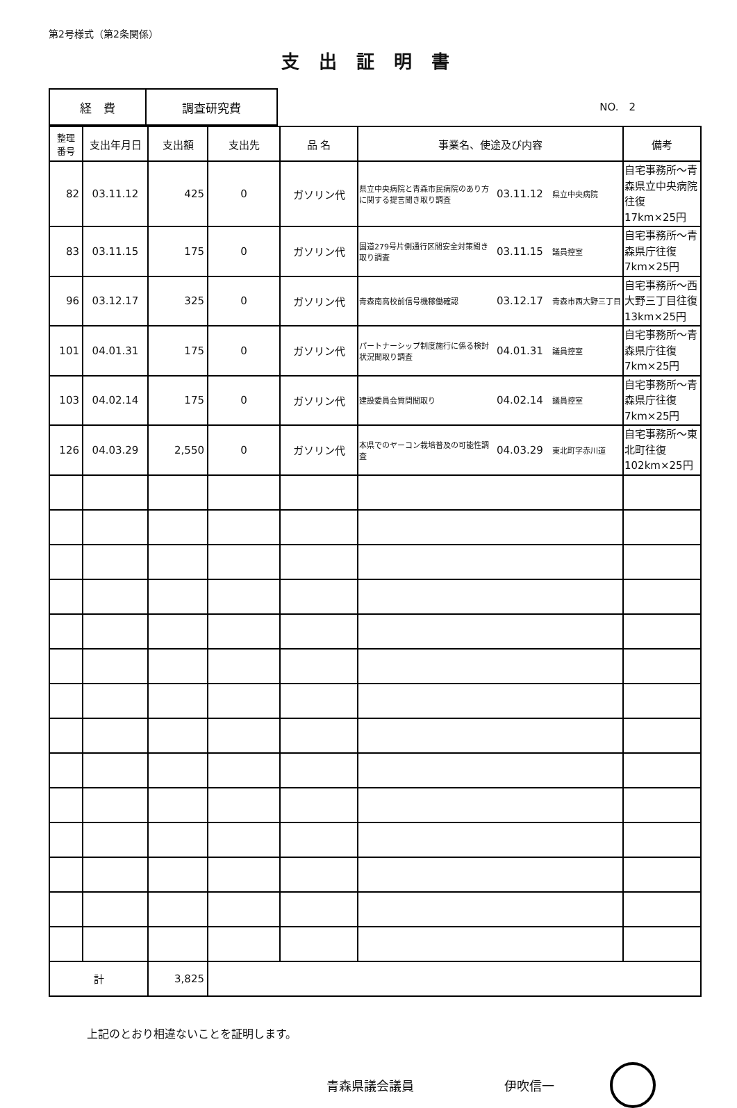第2号様式（第2条関係）
支出証明書
| 経 費 | 調査研究費 |
NO.　2
| 整理 番号 | 支出年月日 | 支出額 | 支出先 | 品 名 | 事業名、使途及び内容 | 備考 |
| --- | --- | --- | --- | --- | --- | --- |
| 82 | 03.11.12 | 425 | 0 | ガソリン代 | 県立中央病院と青森市民病院のあり方に関する提言聞き取り調査 03.11.12 県立中央病院 | 自宅事務所～青森県立中央病院往復 17km×25円 |
| 83 | 03.11.15 | 175 | 0 | ガソリン代 | 国道279号片側通行区間安全対策聞き取り調査 03.11.15 議員控室 | 自宅事務所～青森県庁往復 7km×25円 |
| 96 | 03.12.17 | 325 | 0 | ガソリン代 | 青森南高校前信号機稼働確認 03.12.17 青森市西大野三丁目 | 自宅事務所～西大野三丁目往復 13km×25円 |
| 101 | 04.01.31 | 175 | 0 | ガソリン代 | パートナーシップ制度施行に係る検討状況聞取り調査 04.01.31 議員控室 | 自宅事務所～青森県庁往復 7km×25円 |
| 103 | 04.02.14 | 175 | 0 | ガソリン代 | 建設委員会質問聞取り 04.02.14 議員控室 | 自宅事務所～青森県庁往復 7km×25円 |
| 126 | 04.03.29 | 2,550 | 0 | ガソリン代 | 本県でのヤーコン栽培普及の可能性調査 04.03.29 東北町字赤川道 | 自宅事務所～東北町往復 102km×25円 |
| 計 | | 3,825 | | | | |
上記のとおり相違ないことを証明します。
青森県議会議員 伊吹信一